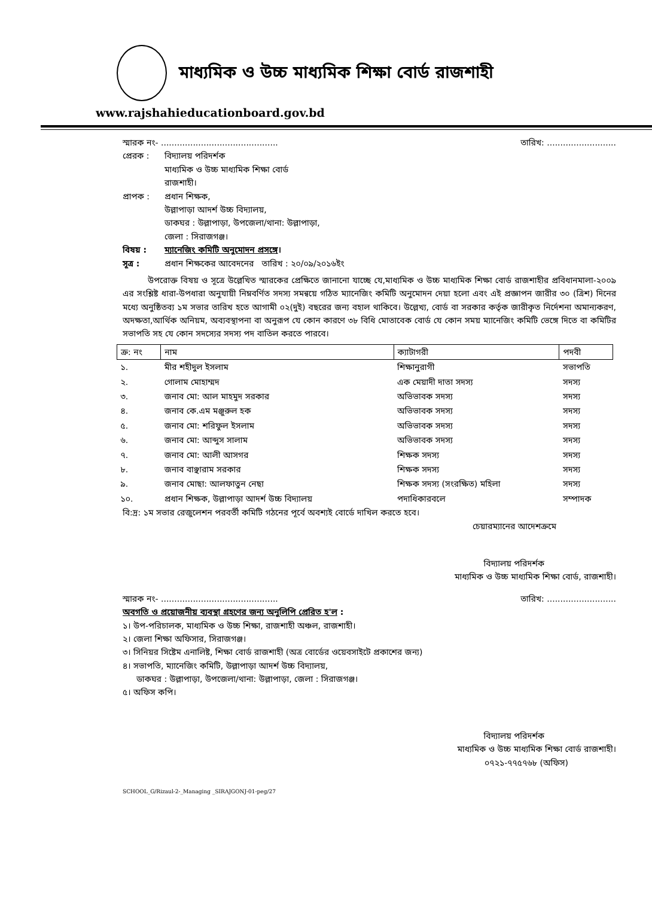মাধ্যমিক ও উচ্চ মাধ্যমিক শিক্ষা বোর্ড রাজশাহী
www.rajshahieducationboard.gov.bd
স্মারক নং- ............................................ তারিখ: ..........................
প্রেরক : বিদ্যালয় পরিদর্শক
মাধ্যমিক ও উচ্চ মাধ্যমিক শিক্ষা বোর্ড
রাজশাহী।
প্রাপক : প্রধান শিক্ষক,
উল্লাপাড়া আদর্শ উচ্চ বিদ্যালয়,
ডাকঘর : উল্লাপাড়া, উপজেলা/থানা: উল্লাপাড়া,
জেলা : সিরাজগঞ্জ।
বিষয় : ম্যানেজিং কমিটি অনুমোদন প্রসঙ্গে।
সূত্র : প্রধান শিক্ষকের আবেদনের তারিখ : ২০/০৯/২০১৬ইং
   উপরোক্ত বিষয় ও সূত্রে উল্লেখিত স্মারকের প্রেক্ষিতে জানানো যাচ্ছে যে,মাধ্যমিক ও উচ্চ মাধ্যমিক শিক্ষা বোর্ড রাজশাহীর প্রবিধানমালা-২০০৯ এর সংশ্লিষ্ট ধারা-উপধারা অনুযায়ী নিম্নবর্ণিত সদস্য সমন্বয়ে গঠিত ম্যানেজিং কমিটি অনুমোদন দেয়া হলো এবং এই প্রজ্ঞাপন জারীর ৩০ (ত্রিশ) দিনের মধ্যে অনুষ্ঠিতব্য ১ম সভার তারিখ হতে আগামী ০২(দুই) বছরের জন্য বহাল থাকিবে। উল্লেখ্য, বোর্ড বা সরকার কর্তৃক জারীকৃত নির্দেশনা অমান্যকরণ, অদক্ষতা,আর্থিক অনিয়ম, অব্যবস্থাপনা বা অনুরূপ যে কোন কারণে ৩৮ বিধি মোতাবেক বোর্ড যে কোন সময় ম্যানেজিং কমিটি ভেঙ্গে দিতে বা কমিটির সভাপতি সহ যে কোন সদস্যের সদস্য পদ বাতিল করতে পারবে।
| ক্র: নং | নাম | ক্যাটাগরী | পদবী |
| --- | --- | --- | --- |
| ১. | মীর শহীদুল ইসলাম | শিক্ষানুরাগী | সভাপতি |
| ২. | গোলাম মোহাম্মদ | এক মেয়াদী দাতা সদস্য | সদস্য |
| ৩. | জনাব মো: আল মাহমুদ সরকার | অভিভাবক সদস্য | সদস্য |
| ৪. | জনাব কে.এম মঞ্জুরুল হক | অভিভাবক সদস্য | সদস্য |
| ৫. | জনাব মো: শরিফুল ইসলাম | অভিভাবক সদস্য | সদস্য |
| ৬. | জনাব মো: আব্দুস সালাম | অভিভাবক সদস্য | সদস্য |
| ৭. | জনাব মো: আলী আসগর | শিক্ষক সদস্য | সদস্য |
| ৮. | জনাব বাঞ্ছারাম সরকার | শিক্ষক সদস্য | সদস্য |
| ৯. | জনাব মোছা: আলফাতুন নেছা | শিক্ষক সদস্য (সংরক্ষিত) মহিলা | সদস্য |
| ১০. | প্রধান শিক্ষক, উল্লাপাড়া আদর্শ উচ্চ বিদ্যালয় | পদাধিকারবলে | সম্পাদক |
বি:দ্র: ১ম সভার রেজুলেশন পরবর্তী কমিটি গঠনের পূর্বে অবশ্যই বোর্ডে দাখিল করতে হবে।
চেয়ারম্যানের আদেশক্রমে
বিদ্যালয় পরিদর্শক
মাধ্যমিক ও উচ্চ মাধ্যমিক শিক্ষা বোর্ড, রাজশাহী।
স্মারক নং- ............................................ তারিখ: ..........................
অবগতি ও প্রয়োজনীয় ব্যবস্থা গ্রহণের জন্য অনুলিপি প্রেরিত হ'ল :
১। উপ-পরিচালক, মাধ্যমিক ও উচ্চ শিক্ষা, রাজশাহী অঞ্চল, রাজশাহী।
২। জেলা শিক্ষা অফিসার, সিরাজগঞ্জ।
৩। সিনিয়র সিষ্টেম এনালিষ্ট, শিক্ষা বোর্ড রাজশাহী (অত্র বোর্ডের ওয়েবসাইটে প্রকাশের জন্য)
৪। সভাপতি, ম্যানেজিং কমিটি, উল্লাপাড়া আদর্শ উচ্চ বিদ্যালয়,
  ডাকঘর : উল্লাপাড়া, উপজেলা/থানা: উল্লাপাড়া, জেলা : সিরাজগঞ্জ।
৫। অফিস কপি।
বিদ্যালয় পরিদর্শক
মাধ্যমিক ও উচ্চ মাধ্যমিক শিক্ষা বোর্ড রাজশাহী।
০৭২১-৭৭৫৭৬৮ (অফিস)
SCHOOL_G/Rizaul-2-_Managing _SIRAJGONJ-01-peg/27